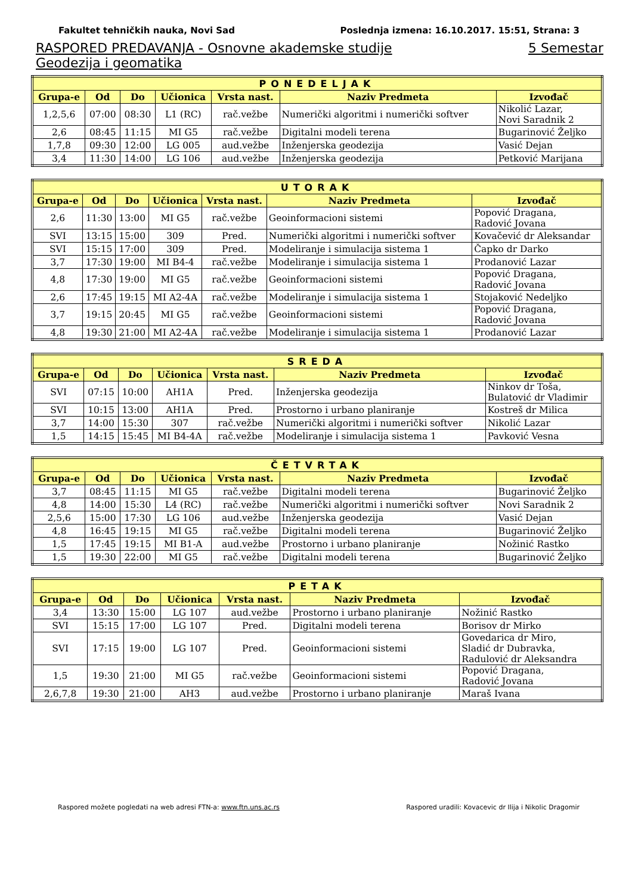Fakultet tehničkih nauka, Novi Sad Poslednja izmena: 16.10.2017. 15:51, Strana: 3
RASPORED PREDAVANJA - Osnovne akademske studije 5 Semestar
Geodezija i geomatika
| PONEDELJAK | | | | | | |
| --- | --- | --- | --- | --- | --- | --- |
| Grupa-e | Od | Do | Učionica | Vrsta nast. | Naziv Predmeta | Izvođač |
| 1,2,5,6 | 07:00 | 08:30 | L1 (RC) | rač.vežbe | Numerički algoritmi i numerički softver | Nikolić Lazar, Novi Saradnik 2 |
| 2,6 | 08:45 | 11:15 | MI G5 | rač.vežbe | Digitalni modeli terena | Bugarinović Željko |
| 1,7,8 | 09:30 | 12:00 | LG 005 | aud.vežbe | Inženjerska geodezija | Vasić Dejan |
| 3,4 | 11:30 | 14:00 | LG 106 | aud.vežbe | Inženjerska geodezija | Petković Marijana |
| UTORAK | | | | | | |
| --- | --- | --- | --- | --- | --- | --- |
| Grupa-e | Od | Do | Učionica | Vrsta nast. | Naziv Predmeta | Izvođač |
| 2,6 | 11:30 | 13:00 | MI G5 | rač.vežbe | Geoinformacioni sistemi | Popović Dragana, Radović Jovana |
| SVI | 13:15 | 15:00 | 309 | Pred. | Numerički algoritmi i numerički softver | Kovačević dr Aleksandar |
| SVI | 15:15 | 17:00 | 309 | Pred. | Modeliranje i simulacija sistema 1 | Čapko dr Darko |
| 3,7 | 17:30 | 19:00 | MI B4-4 | rač.vežbe | Modeliranje i simulacija sistema 1 | Prodanović Lazar |
| 4,8 | 17:30 | 19:00 | MI G5 | rač.vežbe | Geoinformacioni sistemi | Popović Dragana, Radović Jovana |
| 2,6 | 17:45 | 19:15 | MI A2-4A | rač.vežbe | Modeliranje i simulacija sistema 1 | Stojaković Nedeljko |
| 3,7 | 19:15 | 20:45 | MI G5 | rač.vežbe | Geoinformacioni sistemi | Popović Dragana, Radović Jovana |
| 4,8 | 19:30 | 21:00 | MI A2-4A | rač.vežbe | Modeliranje i simulacija sistema 1 | Prodanović Lazar |
| SREDA | | | | | | |
| --- | --- | --- | --- | --- | --- | --- |
| Grupa-e | Od | Do | Učionica | Vrsta nast. | Naziv Predmeta | Izvođač |
| SVI | 07:15 | 10:00 | AH1A | Pred. | Inženjerska geodezija | Ninkov dr Toša, Bulatović dr Vladimir |
| SVI | 10:15 | 13:00 | AH1A | Pred. | Prostorno i urbano planiranje | Kostreš dr Milica |
| 3,7 | 14:00 | 15:30 | 307 | rač.vežbe | Numerički algoritmi i numerički softver | Nikolić Lazar |
| 1,5 | 14:15 | 15:45 | MI B4-4A | rač.vežbe | Modeliranje i simulacija sistema 1 | Pavković Vesna |
| ČETVRTAK | | | | | | |
| --- | --- | --- | --- | --- | --- | --- |
| Grupa-e | Od | Do | Učionica | Vrsta nast. | Naziv Predmeta | Izvođač |
| 3,7 | 08:45 | 11:15 | MI G5 | rač.vežbe | Digitalni modeli terena | Bugarinović Željko |
| 4,8 | 14:00 | 15:30 | L4 (RC) | rač.vežbe | Numerički algoritmi i numerički softver | Novi Saradnik 2 |
| 2,5,6 | 15:00 | 17:30 | LG 106 | aud.vežbe | Inženjerska geodezija | Vasić Dejan |
| 4,8 | 16:45 | 19:15 | MI G5 | rač.vežbe | Digitalni modeli terena | Bugarinović Željko |
| 1,5 | 17:45 | 19:15 | MI B1-A | aud.vežbe | Prostorno i urbano planiranje | Nožinić Rastko |
| 1,5 | 19:30 | 22:00 | MI G5 | rač.vežbe | Digitalni modeli terena | Bugarinović Željko |
| PETAK | | | | | | |
| --- | --- | --- | --- | --- | --- | --- |
| Grupa-e | Od | Do | Učionica | Vrsta nast. | Naziv Predmeta | Izvođač |
| 3,4 | 13:30 | 15:00 | LG 107 | aud.vežbe | Prostorno i urbano planiranje | Nožinić Rastko |
| SVI | 15:15 | 17:00 | LG 107 | Pred. | Digitalni modeli terena | Borisov dr Mirko |
| SVI | 17:15 | 19:00 | LG 107 | Pred. | Geoinformacioni sistemi | Govedarica dr Miro, Sladić dr Dubravka, Radulović dr Aleksandra |
| 1,5 | 19:30 | 21:00 | MI G5 | rač.vežbe | Geoinformacioni sistemi | Popović Dragana, Radović Jovana |
| 2,6,7,8 | 19:30 | 21:00 | AH3 | aud.vežbe | Prostorno i urbano planiranje | Maraš Ivana |
Raspored možete pogledati na web adresi FTN-a: www.ftn.uns.ac.rs Raspored uradili: Kovacevic dr Ilija i Nikolic Dragomir